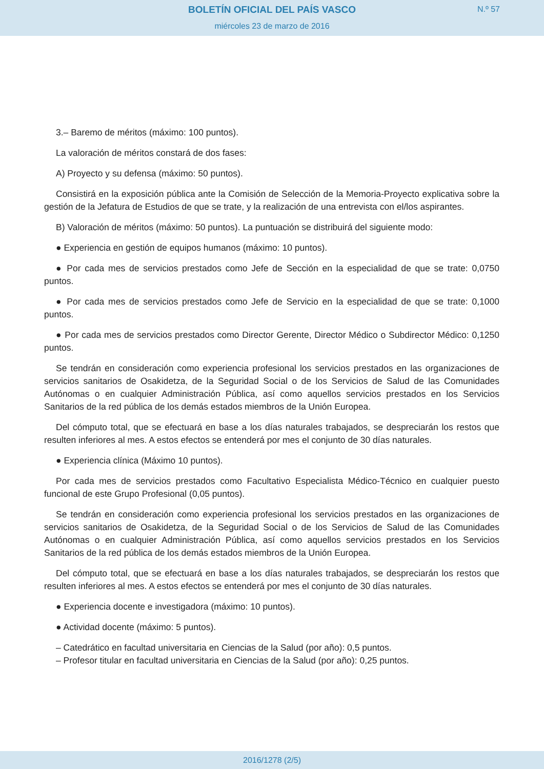BOLETÍN OFICIAL DEL PAÍS VASCO
miércoles 23 de marzo de 2016
N.º 57
3.– Baremo de méritos (máximo: 100 puntos).
La valoración de méritos constará de dos fases:
A) Proyecto y su defensa (máximo: 50 puntos).
Consistirá en la exposición pública ante la Comisión de Selección de la Memoria-Proyecto explicativa sobre la gestión de la Jefatura de Estudios de que se trate, y la realización de una entrevista con el/los aspirantes.
B) Valoración de méritos (máximo: 50 puntos). La puntuación se distribuirá del siguiente modo:
● Experiencia en gestión de equipos humanos (máximo: 10 puntos).
● Por cada mes de servicios prestados como Jefe de Sección en la especialidad de que se trate: 0,0750 puntos.
● Por cada mes de servicios prestados como Jefe de Servicio en la especialidad de que se trate: 0,1000 puntos.
● Por cada mes de servicios prestados como Director Gerente, Director Médico o Subdirector Médico: 0,1250 puntos.
Se tendrán en consideración como experiencia profesional los servicios prestados en las organizaciones de servicios sanitarios de Osakidetza, de la Seguridad Social o de los Servicios de Salud de las Comunidades Autónomas o en cualquier Administración Pública, así como aquellos servicios prestados en los Servicios Sanitarios de la red pública de los demás estados miembros de la Unión Europea.
Del cómputo total, que se efectuará en base a los días naturales trabajados, se despreciarán los restos que resulten inferiores al mes. A estos efectos se entenderá por mes el conjunto de 30 días naturales.
● Experiencia clínica (Máximo 10 puntos).
Por cada mes de servicios prestados como Facultativo Especialista Médico-Técnico en cualquier puesto funcional de este Grupo Profesional (0,05 puntos).
Se tendrán en consideración como experiencia profesional los servicios prestados en las organizaciones de servicios sanitarios de Osakidetza, de la Seguridad Social o de los Servicios de Salud de las Comunidades Autónomas o en cualquier Administración Pública, así como aquellos servicios prestados en los Servicios Sanitarios de la red pública de los demás estados miembros de la Unión Europea.
Del cómputo total, que se efectuará en base a los días naturales trabajados, se despreciarán los restos que resulten inferiores al mes. A estos efectos se entenderá por mes el conjunto de 30 días naturales.
● Experiencia docente e investigadora (máximo: 10 puntos).
● Actividad docente (máximo: 5 puntos).
– Catedrático en facultad universitaria en Ciencias de la Salud (por año): 0,5 puntos.
– Profesor titular en facultad universitaria en Ciencias de la Salud (por año): 0,25 puntos.
2016/1278 (2/5)